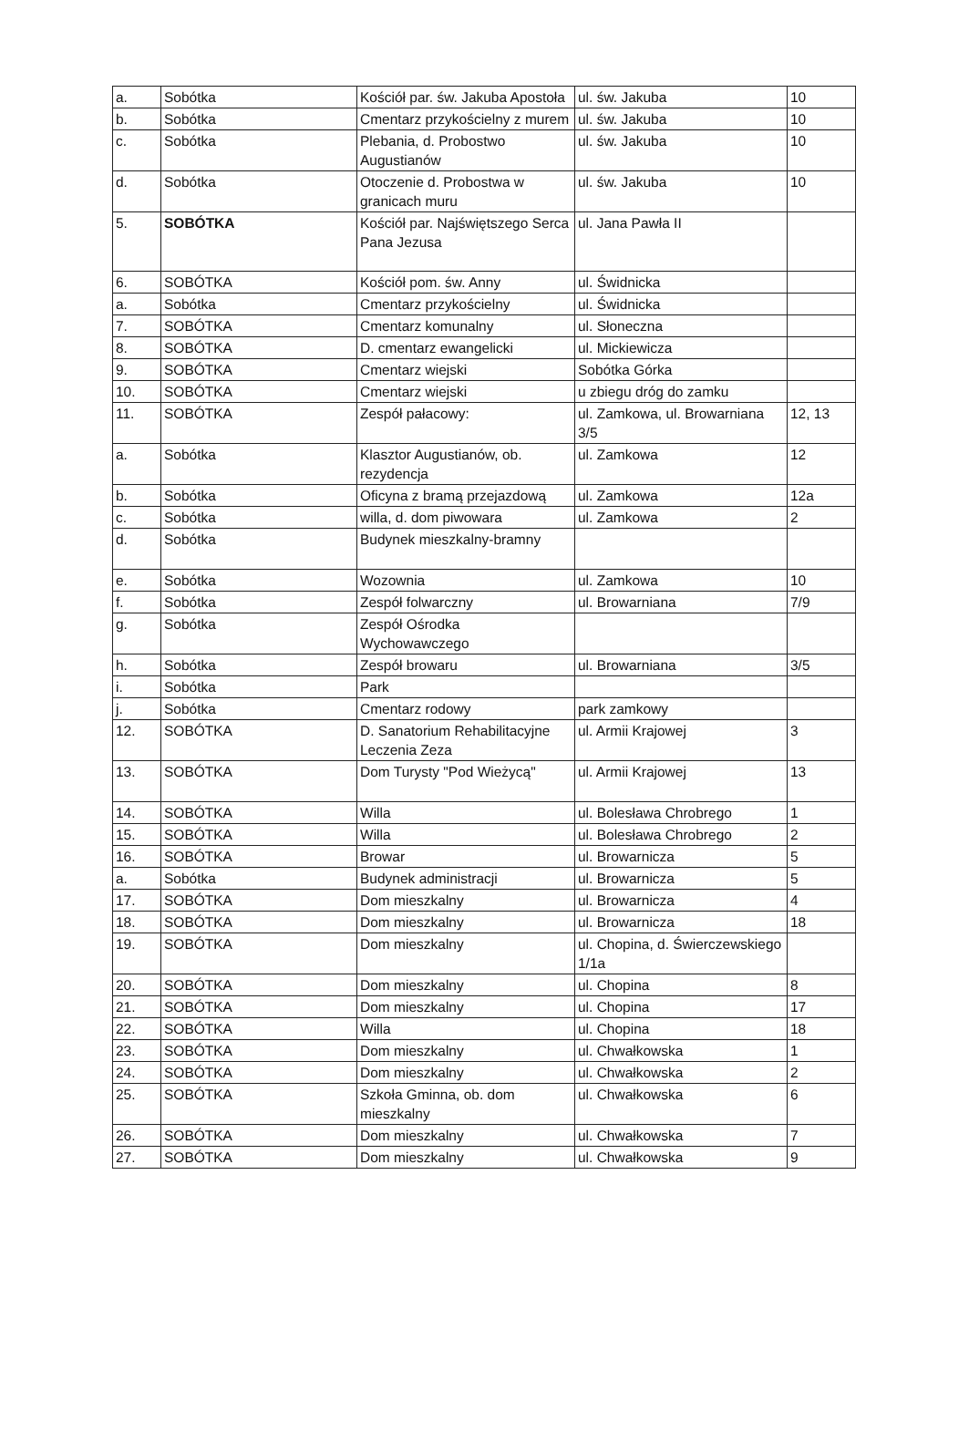| a. | Sobótka | Kościół par. św. Jakuba Apostoła | ul. św. Jakuba | 10 |
| b. | Sobótka | Cmentarz przykościelny z murem | ul. św. Jakuba | 10 |
| c. | Sobótka | Plebania, d. Probostwo Augustianów | ul. św. Jakuba | 10 |
| d. | Sobótka | Otoczenie d. Probostwa w granicach muru | ul. św. Jakuba | 10 |
| 5. | SOBÓTKA | Kościół par. Najświętszego Serca Pana Jezusa | ul. Jana Pawła II | |
| 6. | SOBÓTKA | Kościół pom. św. Anny | ul. Świdnicka | |
| a. | Sobótka | Cmentarz przykościelny | ul. Świdnicka | |
| 7. | SOBÓTKA | Cmentarz komunalny | ul. Słoneczna | |
| 8. | SOBÓTKA | D. cmentarz ewangelicki | ul. Mickiewicza | |
| 9. | SOBÓTKA | Cmentarz wiejski | Sobótka Górka | |
| 10. | SOBÓTKA | Cmentarz wiejski | u zbiegu dróg do zamku | |
| 11. | SOBÓTKA | Zespół pałacowy: | ul. Zamkowa, ul. Browarniana 3/5 | 12, 13 |
| a. | Sobótka | Klasztor Augustianów, ob. rezydencja | ul. Zamkowa | 12 |
| b. | Sobótka | Oficyna z bramą przejazdową | ul. Zamkowa | 12a |
| c. | Sobótka | willa, d. dom piwowara | ul. Zamkowa | 2 |
| d. | Sobótka | Budynek mieszkalny-bramny | | |
| e. | Sobótka | Wozownia | ul. Zamkowa | 10 |
| f. | Sobótka | Zespół folwarczny | ul. Browarniana | 7/9 |
| g. | Sobótka | Zespół Ośrodka Wychowawczego | | |
| h. | Sobótka | Zespół browaru | ul. Browarniana | 3/5 |
| i. | Sobótka | Park | | |
| j. | Sobótka | Cmentarz rodowy | park zamkowy | |
| 12. | SOBÓTKA | D. Sanatorium Rehabilitacyjne Leczenia Zeza | ul. Armii Krajowej | 3 |
| 13. | SOBÓTKA | Dom Turysty "Pod Wieżycą" | ul. Armii Krajowej | 13 |
| 14. | SOBÓTKA | Willa | ul. Bolesława Chrobrego | 1 |
| 15. | SOBÓTKA | Willa | ul. Bolesława Chrobrego | 2 |
| 16. | SOBÓTKA | Browar | ul. Browarnicza | 5 |
| a. | Sobótka | Budynek administracji | ul. Browarnicza | 5 |
| 17. | SOBÓTKA | Dom mieszkalny | ul. Browarnicza | 4 |
| 18. | SOBÓTKA | Dom mieszkalny | ul. Browarnicza | 18 |
| 19. | SOBÓTKA | Dom mieszkalny | ul. Chopina, d. Świerczewskiego 1/1a | |
| 20. | SOBÓTKA | Dom mieszkalny | ul. Chopina | 8 |
| 21. | SOBÓTKA | Dom mieszkalny | ul. Chopina | 17 |
| 22. | SOBÓTKA | Willa | ul. Chopina | 18 |
| 23. | SOBÓTKA | Dom mieszkalny | ul. Chwałkowska | 1 |
| 24. | SOBÓTKA | Dom mieszkalny | ul. Chwałkowska | 2 |
| 25. | SOBÓTKA | Szkoła Gminna, ob. dom mieszkalny | ul. Chwałkowska | 6 |
| 26. | SOBÓTKA | Dom mieszkalny | ul. Chwałkowska | 7 |
| 27. | SOBÓTKA | Dom mieszkalny | ul. Chwałkowska | 9 |